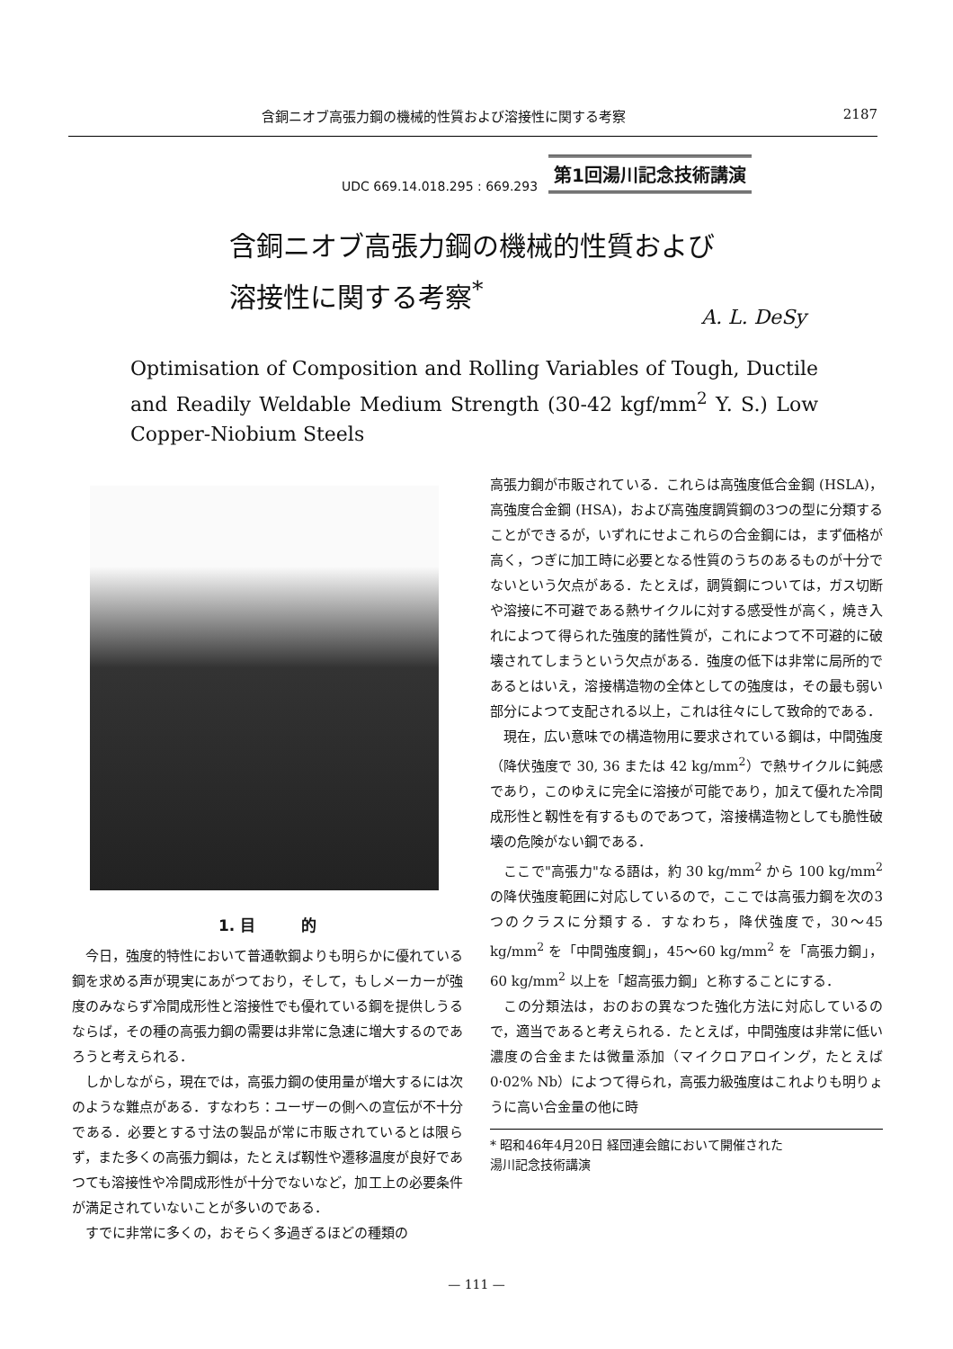含銅ニオブ高張力鋼の機械的性質および溶接性に関する考察 2187
UDC 669.14.018.295 : 669.293 第1回湯川記念技術講演
含銅ニオブ高張力鋼の機械的性質および
溶接性に関する考察<sup>*</sup>
A. L. DeSy
Optimisation of Composition and Rolling Variables of Tough, Ductile and Readily Weldable Medium Strength (30-42 kgf/mm<sup>2</sup> Y. S.) Low Copper-Niobium Steels
1. 目　　　的
今日，強度的特性において普通軟鋼よりも明らかに優れている鋼を求める声が現実にあがつており，そして，もしメーカーが強度のみならず冷間成形性と溶接性でも優れている鋼を提供しうるならば，その種の高張力鋼の需要は非常に急速に増大するのであろうと考えられる．
しかしながら，現在では，高張力鋼の使用量が増大するには次のような難点がある．すなわち：ユーザーの側への宣伝が不十分である．必要とする寸法の製品が常に市販されているとは限らず，また多くの高張力鋼は，たとえば靱性や遷移温度が良好であつても溶接性や冷間成形性が十分でないなど，加工上の必要条件が満足されていないことが多いのである．
すでに非常に多くの，おそらく多過ぎるほどの種類の
高張力鋼が市販されている．これらは高強度低合金鋼 (HSLA)，高強度合金鋼 (HSA)，および高強度調質鋼の3つの型に分類することができるが，いずれにせよこれらの合金鋼には，まず価格が高く，つぎに加工時に必要となる性質のうちのあるものが十分でないという欠点がある．たとえば，調質鋼については，ガス切断や溶接に不可避である熱サイクルに対する感受性が高く，焼き入れによつて得られた強度的諸性質が，これによつて不可避的に破壊されてしまうという欠点がある．強度の低下は非常に局所的であるとはいえ，溶接構造物の全体としての強度は，その最も弱い部分によつて支配される以上，これは往々にして致命的である．
現在，広い意味での構造物用に要求されている鋼は，中間強度（降伏強度で 30, 36 または 42 kg/mm<sup>2</sup>）で熱サイクルに鈍感であり，このゆえに完全に溶接が可能であり，加えて優れた冷間成形性と靱性を有するものであつて，溶接構造物としても脆性破壊の危険がない鋼である．
ここで"高張力"なる語は，約 30 kg/mm<sup>2</sup> から 100 kg/mm<sup>2</sup> の降伏強度範囲に対応しているので，ここでは高張力鋼を次の3つのクラスに分類する．すなわち，降伏強度で，30～45 kg/mm<sup>2</sup> を「中間強度鋼」，45～60 kg/mm<sup>2</sup> を「高張力鋼」，60 kg/mm<sup>2</sup> 以上を「超高張力鋼」と称することにする．
この分類法は，おのおの異なつた強化方法に対応しているので，適当であると考えられる．たとえば，中間強度は非常に低い濃度の合金または微量添加（マイクロアロイング，たとえば 0·02% Nb）によつて得られ，高張力級強度はこれよりも明りょうに高い合金量の他に時
* 昭和46年4月20日 経団連会館において開催された
湯川記念技術講演
— 111 —